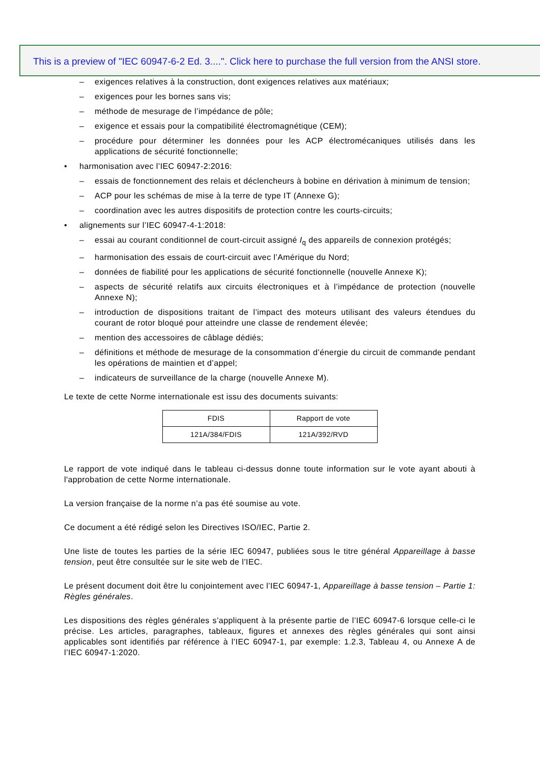This is a preview of "IEC 60947-6-2 Ed. 3....". Click here to purchase the full version from the ANSI store.
– exigences relatives à la construction, dont exigences relatives aux matériaux;
– exigences pour les bornes sans vis;
– méthode de mesurage de l’impédance de pôle;
– exigence et essais pour la compatibilité électromagnétique (CEM);
– procédure pour déterminer les données pour les ACP électromécaniques utilisés dans les applications de sécurité fonctionnelle;
• harmonisation avec l’IEC 60947-2:2016:
– essais de fonctionnement des relais et déclencheurs à bobine en dérivation à minimum de tension;
– ACP pour les schémas de mise à la terre de type IT (Annexe G);
– coordination avec les autres dispositifs de protection contre les courts-circuits;
• alignements sur l’IEC 60947-4-1:2018:
– essai au courant conditionnel de court-circuit assigné I<sub>q</sub> des appareils de connexion protégés;
– harmonisation des essais de court-circuit avec l’Amérique du Nord;
– données de fiabilité pour les applications de sécurité fonctionnelle (nouvelle Annexe K);
– aspects de sécurité relatifs aux circuits électroniques et à l’impédance de protection (nouvelle Annexe N);
– introduction de dispositions traitant de l’impact des moteurs utilisant des valeurs étendues du courant de rotor bloqué pour atteindre une classe de rendement élevée;
– mention des accessoires de câblage dédiés;
– définitions et méthode de mesurage de la consommation d’énergie du circuit de commande pendant les opérations de maintien et d’appel;
– indicateurs de surveillance de la charge (nouvelle Annexe M).
Le texte de cette Norme internationale est issu des documents suivants:
| FDIS | Rapport de vote |
| 121A/384/FDIS | 121A/392/RVD |
Le rapport de vote indiqué dans le tableau ci-dessus donne toute information sur le vote ayant abouti à l'approbation de cette Norme internationale.
La version française de la norme n’a pas été soumise au vote.
Ce document a été rédigé selon les Directives ISO/IEC, Partie 2.
Une liste de toutes les parties de la série IEC 60947, publiées sous le titre général Appareillage à basse tension, peut être consultée sur le site web de l’IEC.
Le présent document doit être lu conjointement avec l’IEC 60947-1, Appareillage à basse tension – Partie 1: Règles générales.
Les dispositions des règles générales s’appliquent à la présente partie de l’IEC 60947-6 lorsque celle-ci le précise. Les articles, paragraphes, tableaux, figures et annexes des règles générales qui sont ainsi applicables sont identifiés par référence à l’IEC 60947-1, par exemple: 1.2.3, Tableau 4, ou Annexe A de l’IEC 60947-1:2020.